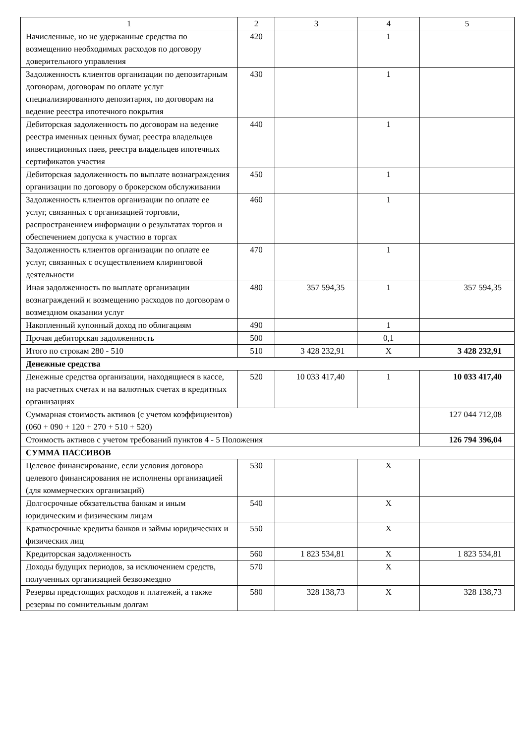| 1 | 2 | 3 | 4 | 5 |
| Начисленные, но не удержанные средства по возмещению необходимых расходов по договору доверительного управления | 420 | | 1 | |
| Задолженность клиентов организации по депозитарным договорам, договорам по оплате услуг специализированного депозитария, по договорам на ведение реестра ипотечного покрытия | 430 | | 1 | |
| Дебиторская задолженность по договорам на ведение реестра именных ценных бумаг, реестра владельцев инвестиционных паев, реестра владельцев ипотечных сертификатов участия | 440 | | 1 | |
| Дебиторская задолженность по выплате вознаграждения организации по договору о брокерском обслуживании | 450 | | 1 | |
| Задолженность клиентов организации по оплате ее услуг, связанных с организацией торговли, распространением информации о результатах торгов и обеспечением допуска к участию в торгах | 460 | | 1 | |
| Задолженность клиентов организации по оплате ее услуг, связанных с осуществлением клиринговой деятельности | 470 | | 1 | |
| Иная задолженность по выплате организации вознаграждений и возмещению расходов по договорам о возмездном оказании услуг | 480 | 357 594,35 | 1 | 357 594,35 |
| Накопленный купонный доход по облигациям | 490 | | 1 | |
| Прочая дебиторская задолженность | 500 | | 0,1 | |
| Итого по строкам 280 - 510 | 510 | 3 428 232,91 | X | 3 428 232,91 |
| Денежные средства | | | | |
| Денежные средства организации, находящиеся в кассе, на расчетных счетах и на валютных счетах в кредитных организациях | 520 | 10 033 417,40 | 1 | 10 033 417,40 |
| Суммарная стоимость активов (с учетом коэффициентов) (060 + 090 + 120 + 270 + 510 + 520) | | | | 127 044 712,08 |
| Стоимость активов с учетом требований пунктов 4 - 5 Положения | | | | 126 794 396,04 |
| СУММА ПАССИВОВ | | | | |
| Целевое финансирование, если условия договора целевого финансирования не исполнены организацией (для коммерческих организаций) | 530 | | X | |
| Долгосрочные обязательства банкам и иным юридическим и физическим лицам | 540 | | X | |
| Краткосрочные кредиты банков и займы юридических и физических лиц | 550 | | X | |
| Кредиторская задолженность | 560 | 1 823 534,81 | X | 1 823 534,81 |
| Доходы будущих периодов, за исключением средств, полученных организацией безвозмездно | 570 | | X | |
| Резервы предстоящих расходов и платежей, а также резервы по сомнительным долгам | 580 | 328 138,73 | X | 328 138,73 |